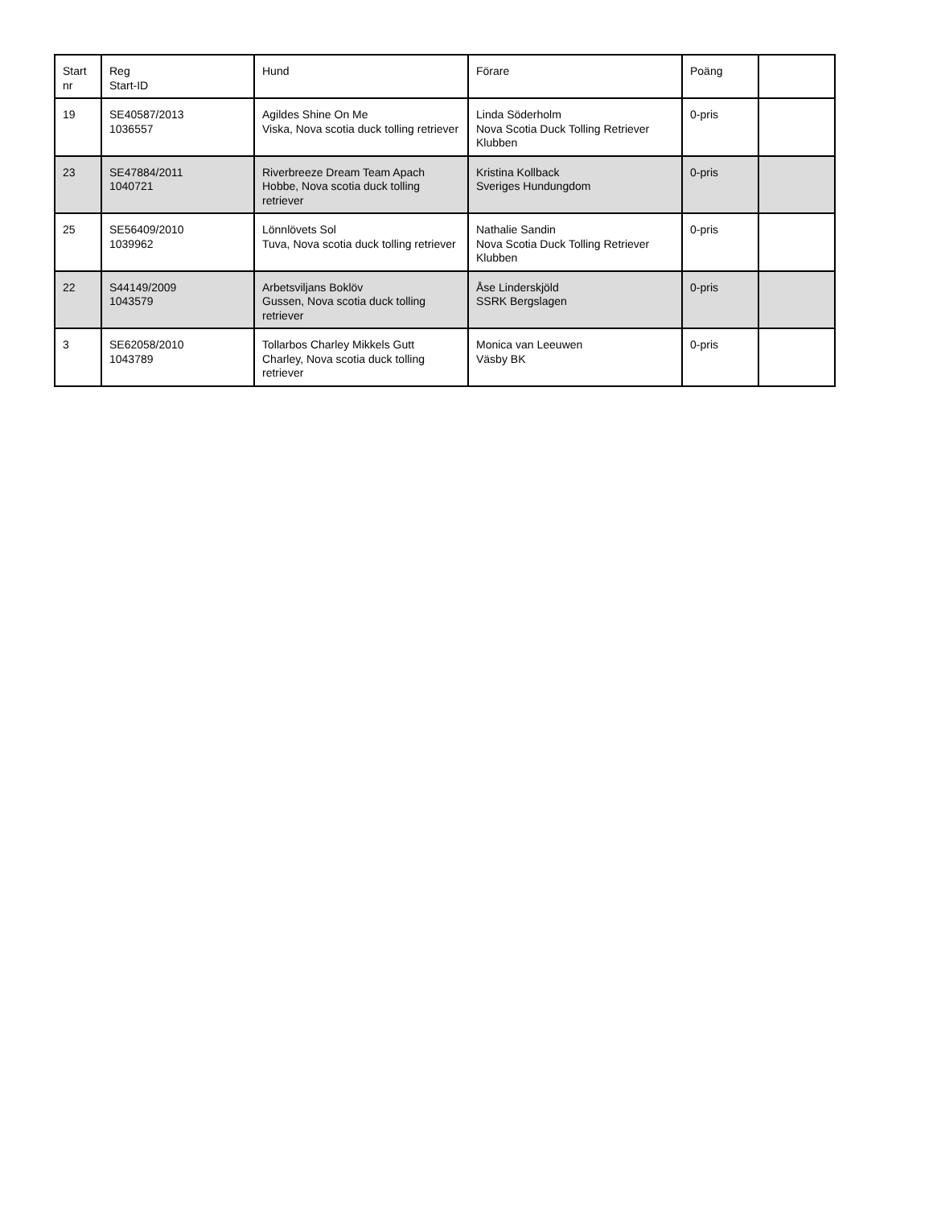| Start nr | Reg Start-ID | Hund | Förare | Poäng | |
| 19 | SE40587/2013 1036557 | Agildes Shine On Me Viska, Nova scotia duck tolling retriever | Linda Söderholm Nova Scotia Duck Tolling Retriever Klubben | 0-pris | |
| 23 | SE47884/2011 1040721 | Riverbreeze Dream Team Apach Hobbe, Nova scotia duck tolling retriever | Kristina Kollback Sveriges Hundungdom | 0-pris | |
| 25 | SE56409/2010 1039962 | Lönnlövets Sol Tuva, Nova scotia duck tolling retriever | Nathalie Sandin Nova Scotia Duck Tolling Retriever Klubben | 0-pris | |
| 22 | S44149/2009 1043579 | Arbetsviljans Boklöv Gussen, Nova scotia duck tolling retriever | Åse Linderskjöld SSRK Bergslagen | 0-pris | |
| 3 | SE62058/2010 1043789 | Tollarbos Charley Mikkels Gutt Charley, Nova scotia duck tolling retriever | Monica van Leeuwen Väsby BK | 0-pris | |